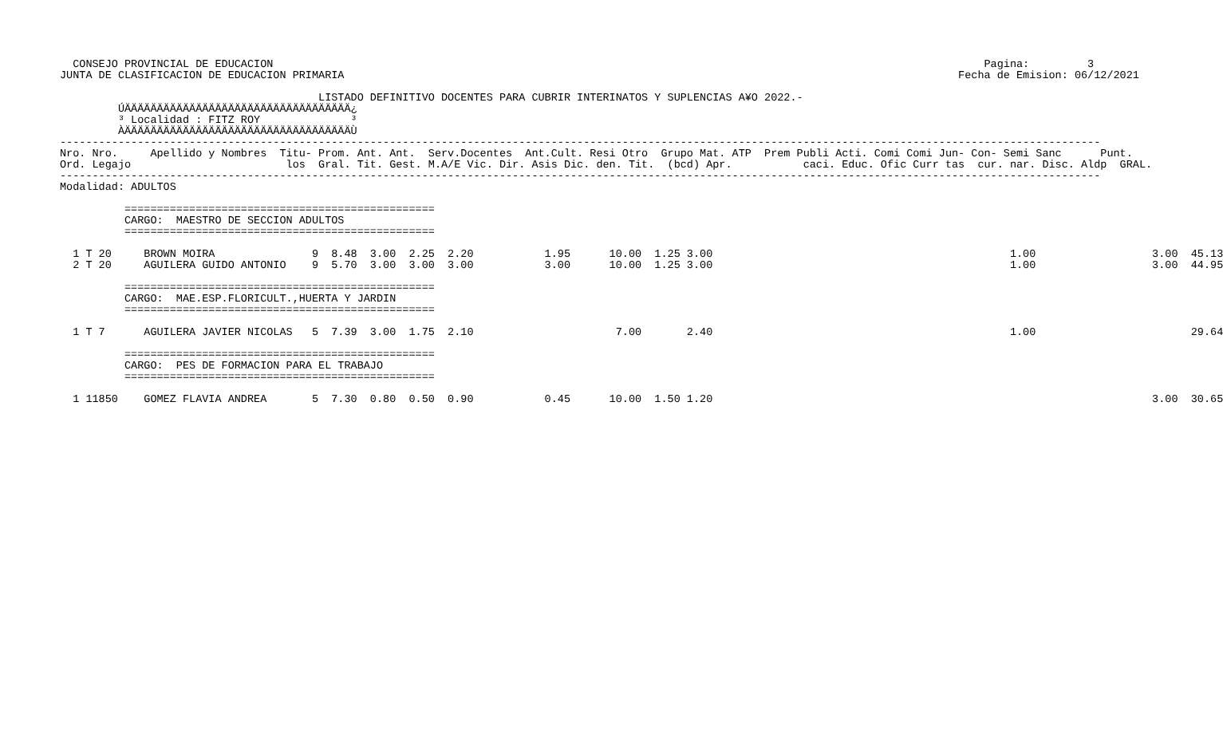CONSEJO PROVINCIAL DE EDUCACION                                                                                                              Pagina:         3
JUNTA DE CLASIFICACION DE EDUCACION PRIMARIA                                                                                               Fecha de Emision: 06/12/2021

                                        LISTADO DEFINITIVO DOCENTES PARA CUBRIR INTERINATOS Y SUPLENCIAS A¥O 2022.-
         ÚÄÄÄÄÄÄÄÄÄÄÄÄÄÄÄÄÄÄÄÄÄÄÄÄÄÄÄÄÄÄÄÄÄÄÄ¿
         ³ Localidad : FITZ ROY              ³
         ÀÄÄÄÄÄÄÄÄÄÄÄÄÄÄÄÄÄÄÄÄÄÄÄÄÄÄÄÄÄÄÄÄÄÄÄÙ
-----------------------------------------------------------------------------------------------------------------------------------------------------------------
Nro. Nro.     Apellido y Nombres  Titu- Prom. Ant. Ant.  Serv.Docentes  Ant.Cult. Resi Otro  Grupo Mat. ATP  Prem Publi Acti. Comi Comi Jun- Con- Semi Sanc      Punt.
Ord. Legajo                        los  Gral. Tit. Gest. M.A/E Vic. Dir. Asis Dic. den. Tit.  (bcd) Apr.           caci. Educ. Ofic Curr tas  cur. nar. Disc. Aldp  GRAL.
-----------------------------------------------------------------------------------------------------------------------------------------------------------------
Modalidad: ADULTOS

          ================================================
          CARGO:  MAESTRO DE SECCION ADULTOS
          ================================================

  1 T 20     BROWN MOIRA               9  8.48  3.00  2.25  2.20           1.95      10.00  1.25 3.00                                              1.00                  3.00  45.13
  2 T 20     AGUILERA GUIDO ANTONIO    9  5.70  3.00  3.00  3.00           3.00      10.00  1.25 3.00                                              1.00                  3.00  44.95

          ================================================
          CARGO:  MAE.ESP.FLORICULT.,HUERTA Y JARDIN
          ================================================

  1 T 7      AGUILERA JAVIER NICOLAS   5  7.39  3.00  1.75  2.10                      7.00       2.40                                              1.00                        29.64

          ================================================
          CARGO:  PES DE FORMACION PARA EL TRABAJO
          ================================================

  1 11850    GOMEZ FLAVIA ANDREA       5  7.30  0.80  0.50  0.90           0.45      10.00  1.50 1.20                                                                    3.00  30.65